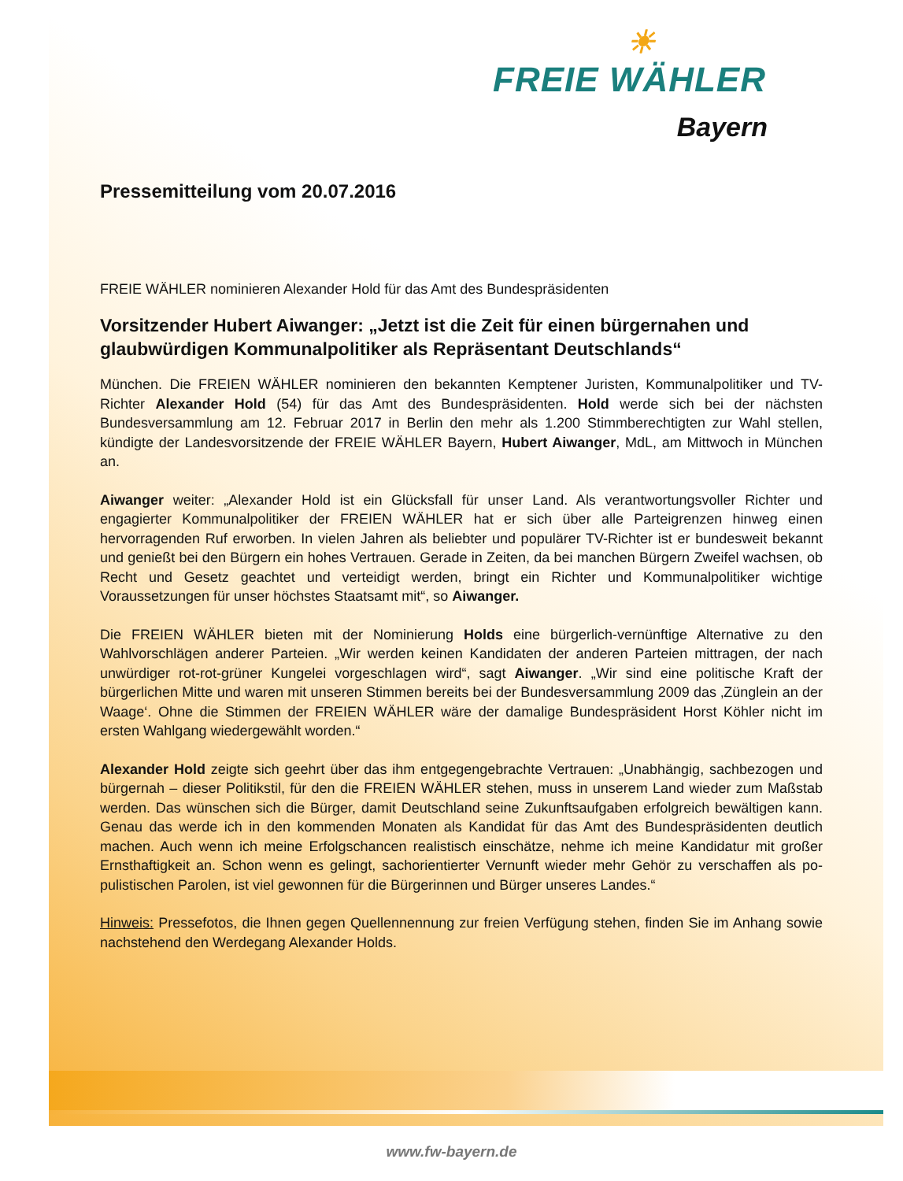☀
FREIE WÄHLER
Bayern
Pressemitteilung vom 20.07.2016
FREIE WÄHLER nominieren Alexander Hold für das Amt des Bundespräsidenten
Vorsitzender Hubert Aiwanger: „Jetzt ist die Zeit für einen bürgernahen und glaubwürdigen Kommunalpolitiker als Repräsentant Deutschlands“
München. Die FREIEN WÄHLER nominieren den bekannten Kemptener Juristen, Kommunal­politiker und TV-Richter Alexander Hold (54) für das Amt des Bundespräsidenten. Hold werde sich bei der nächsten Bundesversammlung am 12. Februar 2017 in Berlin den mehr als 1.200 Stimmberechtigten zur Wahl stellen, kündigte der Landesvorsitzende der FREIE WÄHLER Bay­ern, Hubert Aiwanger, MdL, am Mittwoch in München an.
Aiwanger weiter: „Alexander Hold ist ein Glücksfall für unser Land. Als verantwortungsvoller Richter und engagierter Kommunalpolitiker der FREIEN WÄHLER hat er sich über alle Partei­grenzen hinweg einen hervorragenden Ruf erworben. In vielen Jahren als beliebter und populä­rer TV-Richter ist er bundesweit bekannt und genießt bei den Bürgern ein hohes Vertrauen. Ge­rade in Zeiten, da bei manchen Bürgern Zweifel wachsen, ob Recht und Gesetz geachtet und verteidigt werden, bringt ein Richter und Kommunalpolitiker wichtige Voraussetzungen für unser höchstes Staatsamt mit“, so Aiwanger.
Die FREIEN WÄHLER bieten mit der Nominierung Holds eine bürgerlich-vernünftige Alternative zu den Wahlvorschlägen anderer Parteien. „Wir werden keinen Kandidaten der anderen Parteien mittragen, der nach unwürdiger rot-rot-grüner Kungelei vorgeschlagen wird“, sagt Aiwanger. „Wir sind eine politische Kraft der bürgerlichen Mitte und waren mit unseren Stimmen bereits bei der Bundesversammlung 2009 das ‚Zünglein an der Waage‘. Ohne die Stimmen der FREIEN WÄHLER wäre der damalige Bundespräsident Horst Köhler nicht im ersten Wahlgang wieder­gewählt worden.“
Alexander Hold zeigte sich geehrt über das ihm entgegengebrachte Vertrauen: „Unabhängig, sachbezogen und bürgernah – dieser Politikstil, für den die FREIEN WÄHLER stehen, muss in unserem Land wieder zum Maßstab werden. Das wünschen sich die Bürger, damit Deutschland seine Zukunftsaufgaben erfolgreich bewältigen kann. Genau das werde ich in den kommenden Monaten als Kandidat für das Amt des Bundespräsidenten deutlich machen. Auch wenn ich mei­ne Erfolgschancen realistisch einschätze, nehme ich meine Kandidatur mit großer Ernsthaftigkeit an. Schon wenn es gelingt, sachorientierter Vernunft wieder mehr Gehör zu verschaffen als po­pulistischen Parolen, ist viel gewonnen für die Bürgerinnen und Bürger unseres Landes.“
Hinweis: Pressefotos, die Ihnen gegen Quellennennung zur freien Verfügung stehen, finden Sie im Anhang sowie nachstehend den Werdegang Alexander Holds.
www.fw-bayern.de